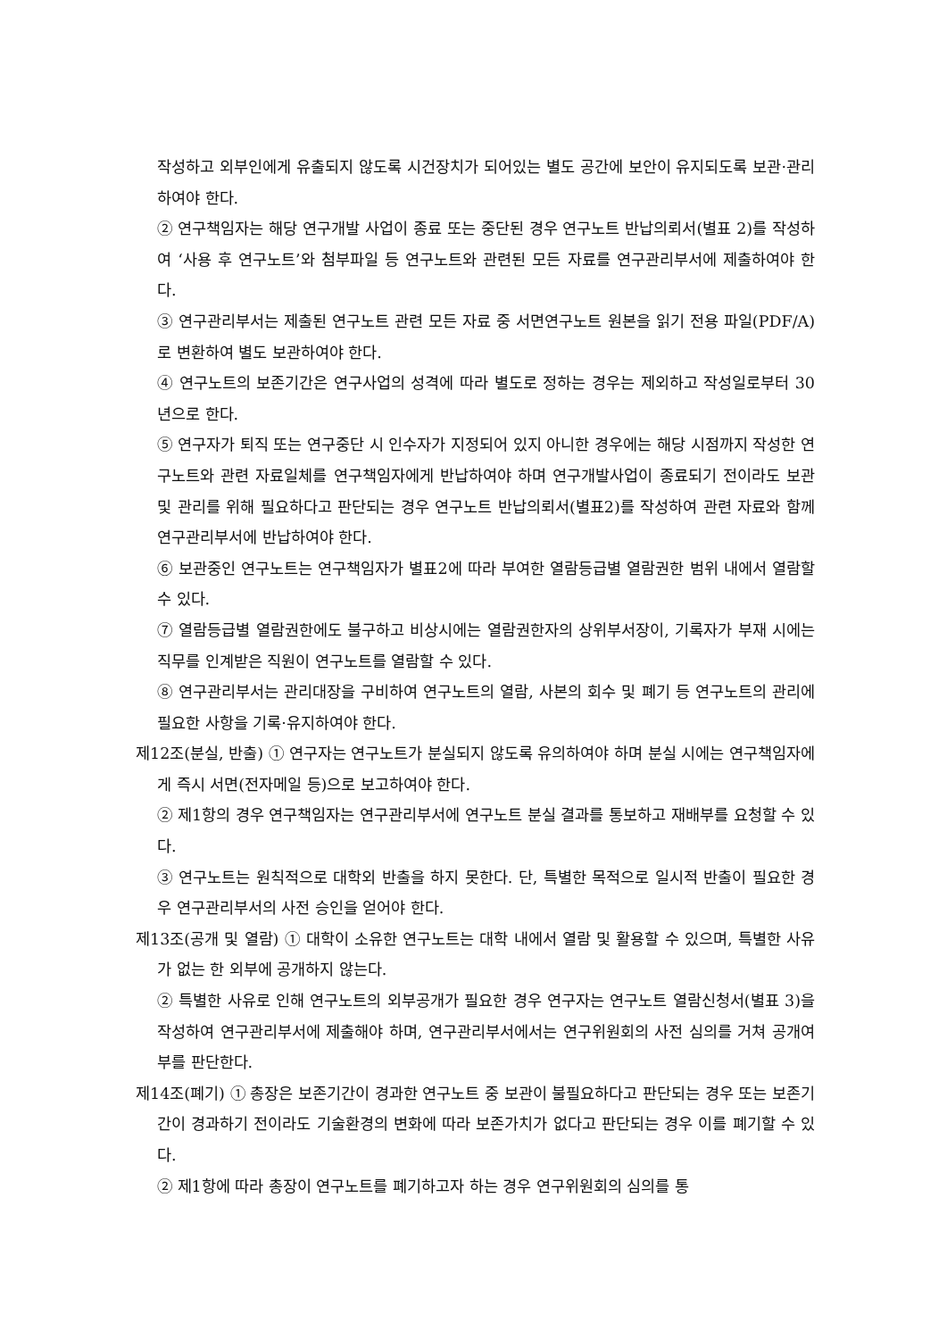작성하고 외부인에게 유출되지 않도록 시건장치가 되어있는 별도 공간에 보안이 유지되도록 보관·관리하여야 한다.
② 연구책임자는 해당 연구개발 사업이 종료 또는 중단된 경우 연구노트 반납의뢰서(별표 2)를 작성하여 ‘사용 후 연구노트’와 첨부파일 등 연구노트와 관련된 모든 자료를 연구관리부서에 제출하여야 한다.
③ 연구관리부서는 제출된 연구노트 관련 모든 자료 중 서면연구노트 원본을 읽기 전용 파일(PDF/A)로 변환하여 별도 보관하여야 한다.
④ 연구노트의 보존기간은 연구사업의 성격에 따라 별도로 정하는 경우는 제외하고 작성일로부터 30년으로 한다.
⑤ 연구자가 퇴직 또는 연구중단 시 인수자가 지정되어 있지 아니한 경우에는 해당 시점까지 작성한 연구노트와 관련 자료일체를 연구책임자에게 반납하여야 하며 연구개발사업이 종료되기 전이라도 보관 및 관리를 위해 필요하다고 판단되는 경우 연구노트 반납의뢰서(별표2)를 작성하여 관련 자료와 함께 연구관리부서에 반납하여야 한다.
⑥ 보관중인 연구노트는 연구책임자가 별표2에 따라 부여한 열람등급별 열람권한 범위 내에서 열람할 수 있다.
⑦ 열람등급별 열람권한에도 불구하고 비상시에는 열람권한자의 상위부서장이, 기록자가 부재 시에는 직무를 인계받은 직원이 연구노트를 열람할 수 있다.
⑧ 연구관리부서는 관리대장을 구비하여 연구노트의 열람, 사본의 회수 및 폐기 등 연구노트의 관리에 필요한 사항을 기록·유지하여야 한다.
제12조(분실, 반출) ① 연구자는 연구노트가 분실되지 않도록 유의하여야 하며 분실 시에는 연구책임자에게 즉시 서면(전자메일 등)으로 보고하여야 한다.
② 제1항의 경우 연구책임자는 연구관리부서에 연구노트 분실 결과를 통보하고 재배부를 요청할 수 있다.
③ 연구노트는 원칙적으로 대학외 반출을 하지 못한다. 단, 특별한 목적으로 일시적 반출이 필요한 경우 연구관리부서의 사전 승인을 얻어야 한다.
제13조(공개 및 열람) ① 대학이 소유한 연구노트는 대학 내에서 열람 및 활용할 수 있으며, 특별한 사유가 없는 한 외부에 공개하지 않는다.
② 특별한 사유로 인해 연구노트의 외부공개가 필요한 경우 연구자는 연구노트 열람신청서(별표 3)을 작성하여 연구관리부서에 제출해야 하며, 연구관리부서에서는 연구위원회의 사전 심의를 거쳐 공개여부를 판단한다.
제14조(폐기) ① 총장은 보존기간이 경과한 연구노트 중 보관이 불필요하다고 판단되는 경우 또는 보존기간이 경과하기 전이라도 기술환경의 변화에 따라 보존가치가 없다고 판단되는 경우 이를 폐기할 수 있다.
② 제1항에 따라 총장이 연구노트를 폐기하고자 하는 경우 연구위원회의 심의를 통